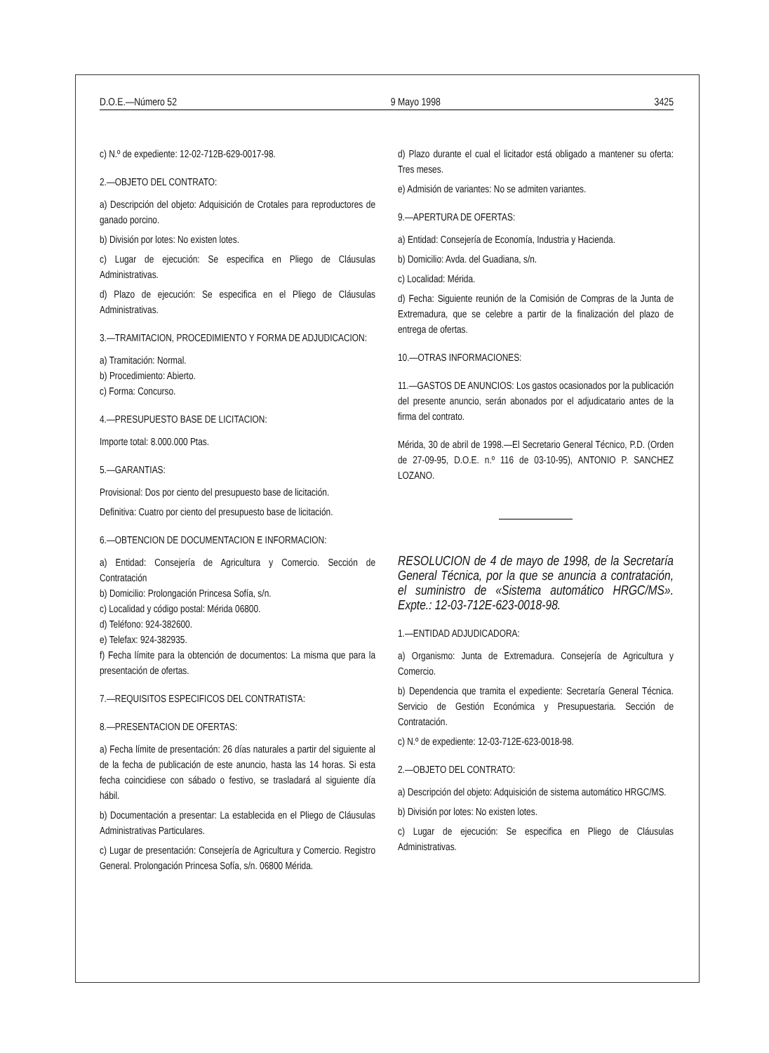D.O.E.—Número 52 9 Mayo 1998 3425
c) N.º de expediente: 12-02-712B-629-0017-98.
2.—OBJETO DEL CONTRATO:
a) Descripción del objeto: Adquisición de Crotales para reproductores de ganado porcino.
b) División por lotes: No existen lotes.
c) Lugar de ejecución: Se especifica en Pliego de Cláusulas Administrativas.
d) Plazo de ejecución: Se especifica en el Pliego de Cláusulas Administrativas.
3.—TRAMITACION, PROCEDIMIENTO Y FORMA DE ADJUDICACION:
a) Tramitación: Normal.
b) Procedimiento: Abierto.
c) Forma: Concurso.
4.—PRESUPUESTO BASE DE LICITACION:
Importe total: 8.000.000 Ptas.
5.—GARANTIAS:
Provisional: Dos por ciento del presupuesto base de licitación.
Definitiva: Cuatro por ciento del presupuesto base de licitación.
6.—OBTENCION DE DOCUMENTACION E INFORMACION:
a) Entidad: Consejería de Agricultura y Comercio. Sección de Contratación
b) Domicilio: Prolongación Princesa Sofía, s/n.
c) Localidad y código postal: Mérida 06800.
d) Teléfono: 924-382600.
e) Telefax: 924-382935.
f) Fecha límite para la obtención de documentos: La misma que para la presentación de ofertas.
7.—REQUISITOS ESPECIFICOS DEL CONTRATISTA:
8.—PRESENTACION DE OFERTAS:
a) Fecha límite de presentación: 26 días naturales a partir del siguiente al de la fecha de publicación de este anuncio, hasta las 14 horas. Si esta fecha coincidiese con sábado o festivo, se trasladará al siguiente día hábil.
b) Documentación a presentar: La establecida en el Pliego de Cláusulas Administrativas Particulares.
c) Lugar de presentación: Consejería de Agricultura y Comercio. Registro General. Prolongación Princesa Sofía, s/n. 06800 Mérida.
d) Plazo durante el cual el licitador está obligado a mantener su oferta: Tres meses.
e) Admisión de variantes: No se admiten variantes.
9.—APERTURA DE OFERTAS:
a) Entidad: Consejería de Economía, Industria y Hacienda.
b) Domicilio: Avda. del Guadiana, s/n.
c) Localidad: Mérida.
d) Fecha: Siguiente reunión de la Comisión de Compras de la Junta de Extremadura, que se celebre a partir de la finalización del plazo de entrega de ofertas.
10.—OTRAS INFORMACIONES:
11.—GASTOS DE ANUNCIOS: Los gastos ocasionados por la publicación del presente anuncio, serán abonados por el adjudicatario antes de la firma del contrato.
Mérida, 30 de abril de 1998.—El Secretario General Técnico, P.D. (Orden de 27-09-95, D.O.E. n.º 116 de 03-10-95), ANTONIO P. SANCHEZ LOZANO.
RESOLUCION de 4 de mayo de 1998, de la Secretaría General Técnica, por la que se anuncia a contratación, el suministro de «Sistema automático HRGC/MS». Expte.: 12-03-712E-623-0018-98.
1.—ENTIDAD ADJUDICADORA:
a) Organismo: Junta de Extremadura. Consejería de Agricultura y Comercio.
b) Dependencia que tramita el expediente: Secretaría General Técnica. Servicio de Gestión Económica y Presupuestaria. Sección de Contratación.
c) N.º de expediente: 12-03-712E-623-0018-98.
2.—OBJETO DEL CONTRATO:
a) Descripción del objeto: Adquisición de sistema automático HRGC/MS.
b) División por lotes: No existen lotes.
c) Lugar de ejecución: Se especifica en Pliego de Cláusulas Administrativas.